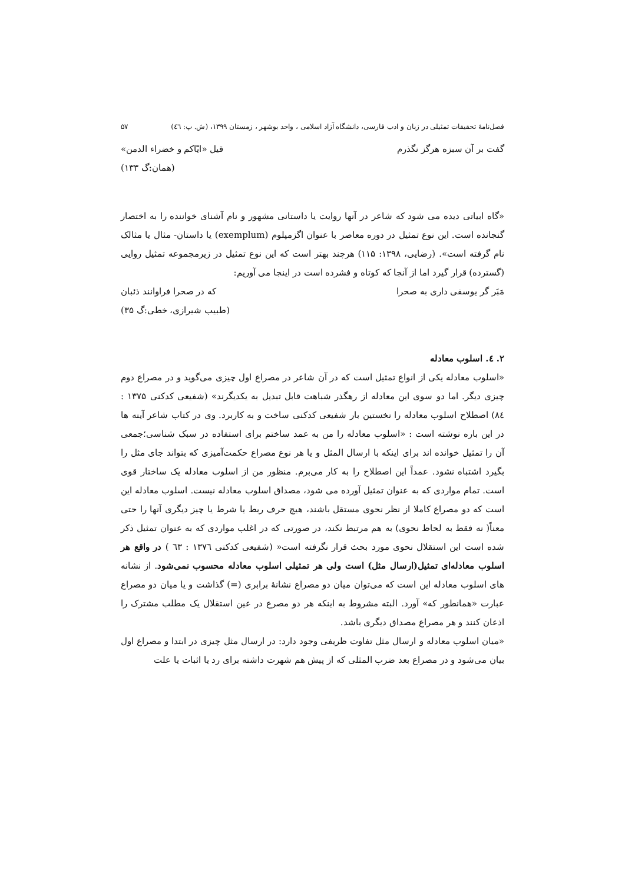فصل‌نامهٔ تحقیقات تمثیلی در زبان و ادب فارسی، دانشگاه آزاد اسلامی ، واحد بوشهر ، زمستان ۱۳۹۹، (ش. پ: ٤٦) ۵۷
گفت بر آن سبزه هرگز نگذرم قیل «ایّاکم و خضراء الدمن»
(همان:گ ۱۳۳)
«گاه ابیاتی دیده می شود که شاعر در آنها روایت یا داستانی مشهور و نام آشنای خواننده را به اختصار گنجانده است. این نوع تمثیل در دوره معاصر با عنوان اگزمپلوم (exemplum) یا داستان- مثال یا مثالک نام گرفته است». (رضایی، ۱۳۹۸: ۱۱۵) هرچند بهتر است که این نوع تمثیل در زیرمجموعه تمثیل روایی (گسترده) قرار گیرد اما از آنجا که کوتاه و فشرده است در اینجا می آوریم:
مَبَر گر یوسفی داری به صحرا که در صحرا فراوانند ذئبان
(طبیب شیرازی، خطی:گ ۳۵)
۲. ٤. اسلوب معادله
«اسلوب معادله یکی از انواع تمثیل است که در آن شاعر در مصراع اول چیزی می‌گوید و در مصراع دوم چیزی دیگر. اما دو سوی این معادله از رهگذر شباهت قابل تبدیل به یکدیگرند» (شفیعی کدکنی ۱۳۷۵ : ۸٤) اصطلاح اسلوب معادله را نخستین بار شفیعی کدکنی ساخت و به کاربرد. وی در کتاب شاعر آینه ها در این باره نوشته است : «اسلوب معادله را من به عمد ساختم برای استفاده در سبک شناسی؛جمعی آن را تمثیل خوانده اند برای اینکه با ارسال المثل و یا هر نوع مصراع حکمت‌آمیزی که بتواند جای مثل را بگیرد اشتباه نشود. عمداً این اصطلاح را به کار می‌برم. منظور من از اسلوب معادله یک ساختار قوی است. تمام مواردی که به عنوان تمثیل آورده می شود، مصداق اسلوب معادله نیست. اسلوب معادله این است که دو مصراع کاملا از نظر نحوی مستقل باشند، هیچ حرف ربط یا شرط یا چیز دیگری آنها را حتی معناً( نه فقط به لحاظ نحوی) به هم مرتبط نکند، در صورتی که در اغلب مواردی که به عنوان تمثیل ذکر شده است این استقلال نحوی مورد بحث قرار نگرفته است« (شفیعی کدکنی ۱۳۷٦ : ٦۳ ) در واقع هر اسلوب معادله‌ای تمثیل(ارسال مثل) است ولی هر تمثیلی اسلوب معادله محسوب نمی‌شود. از نشانه های اسلوب معادله این است که می‌توان میان دو مصراع نشانهٔ برابری (=) گذاشت و یا میان دو مصراع عبارت «همانطور که» آورد. البته مشروط به اینکه هر دو مصرع در عین استقلال یک مطلب مشترک را اذعان کنند و هر مصراع مصداق دیگری باشد.
«میان اسلوب معادله و ارسال مثل تفاوت ظریفی وجود دارد: در ارسال مثل چیزی در ابتدا و مصراع اول بیان می‌شود و در مصراع بعد ضرب المثلی که از پیش هم شهرت داشته برای رد یا اثبات یا علت